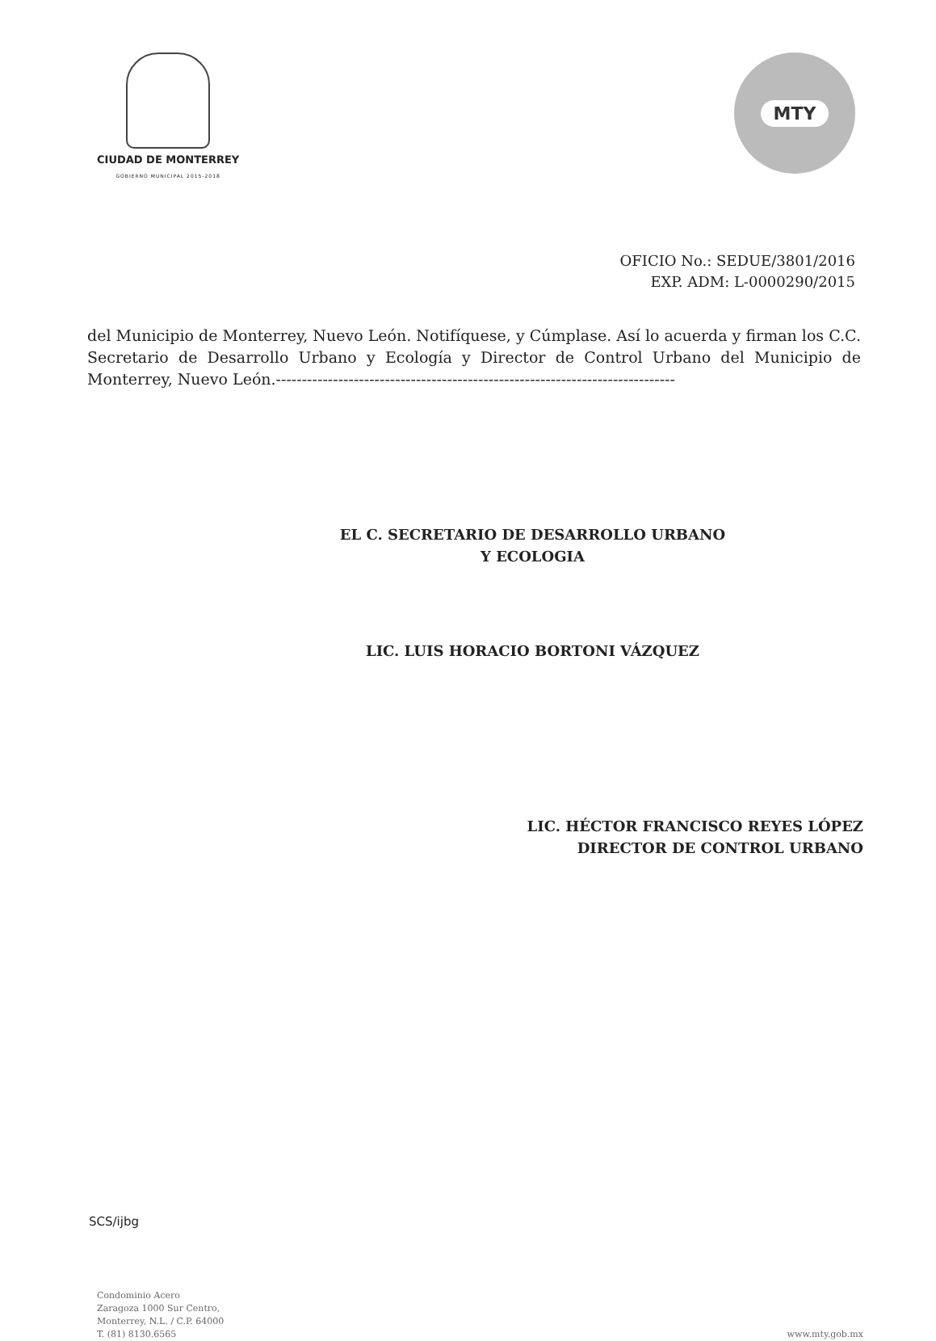CIUDAD DE MONTERREY
GOBIERNO MUNICIPAL 2015-2018
MTY
OFICIO No.: SEDUE/3801/2016
EXP. ADM: L-0000290/2015
del Municipio de Monterrey, Nuevo León. Notifíquese, y Cúmplase. Así lo acuerda y firman los C.C. Secretario de Desarrollo Urbano y Ecología y Director de Control Urbano del Municipio de Monterrey, Nuevo León.-----------------------------------------------------------------------------
EL C. SECRETARIO DE DESARROLLO URBANO
Y ECOLOGIA
LIC. LUIS HORACIO BORTONI VÁZQUEZ
LIC. HÉCTOR FRANCISCO REYES LÓPEZ
DIRECTOR DE CONTROL URBANO
SCS/ijbg
Condominio Acero
Zaragoza 1000 Sur Centro,
Monterrey, N.L. / C.P. 64000
T. (81) 8130.6565
www.mty.gob.mx